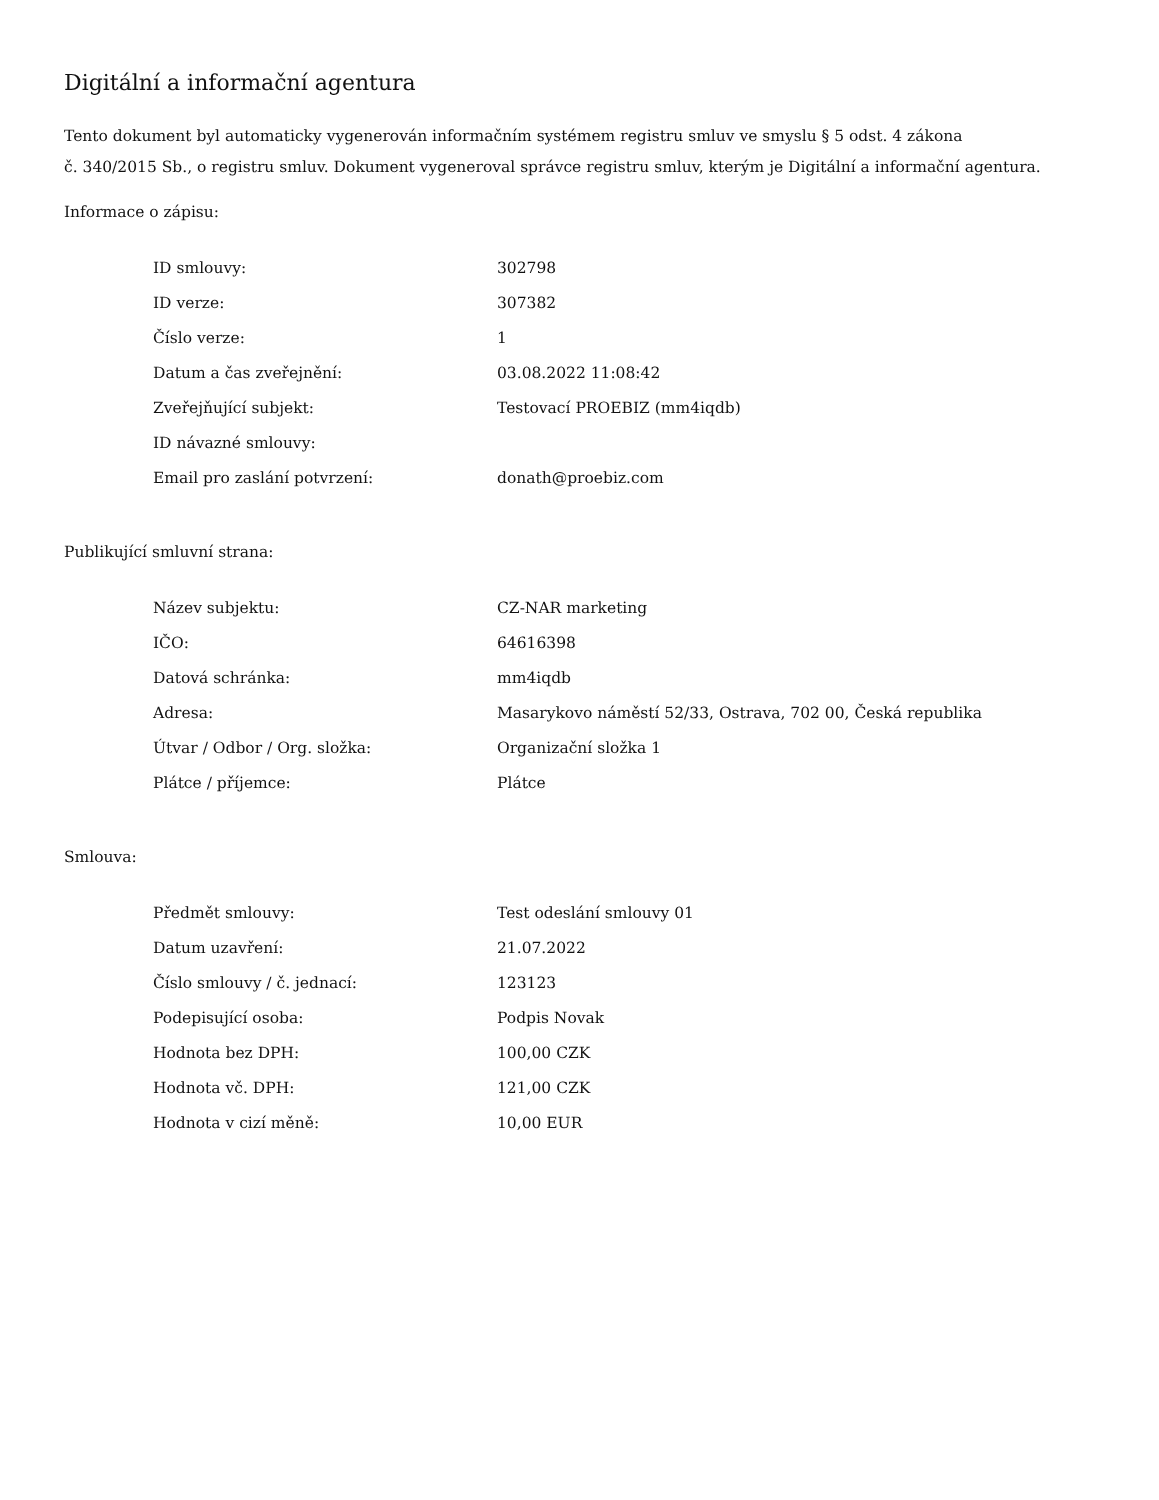Digitální a informační agentura
Tento dokument byl automaticky vygenerován informačním systémem registru smluv ve smyslu § 5 odst. 4 zákona
č. 340/2015 Sb., o registru smluv. Dokument vygeneroval správce registru smluv, kterým je Digitální a informační agentura.
Informace o zápisu:
| ID smlouvy: | 302798 |
| ID verze: | 307382 |
| Číslo verze: | 1 |
| Datum a čas zveřejnění: | 03.08.2022 11:08:42 |
| Zveřejňující subjekt: | Testovací PROEBIZ (mm4iqdb) |
| ID návazné smlouvy: | |
| Email pro zaslání potvrzení: | donath@proebiz.com |
Publikující smluvní strana:
| Název subjektu: | CZ-NAR marketing |
| IČO: | 64616398 |
| Datová schránka: | mm4iqdb |
| Adresa: | Masarykovo náměstí 52/33, Ostrava, 702 00, Česká republika |
| Útvar / Odbor / Org. složka: | Organizační složka 1 |
| Plátce / příjemce: | Plátce |
Smlouva:
| Předmět smlouvy: | Test odeslání smlouvy 01 |
| Datum uzavření: | 21.07.2022 |
| Číslo smlouvy / č. jednací: | 123123 |
| Podepisující osoba: | Podpis Novak |
| Hodnota bez DPH: | 100,00 CZK |
| Hodnota vč. DPH: | 121,00 CZK |
| Hodnota v cizí měně: | 10,00 EUR |